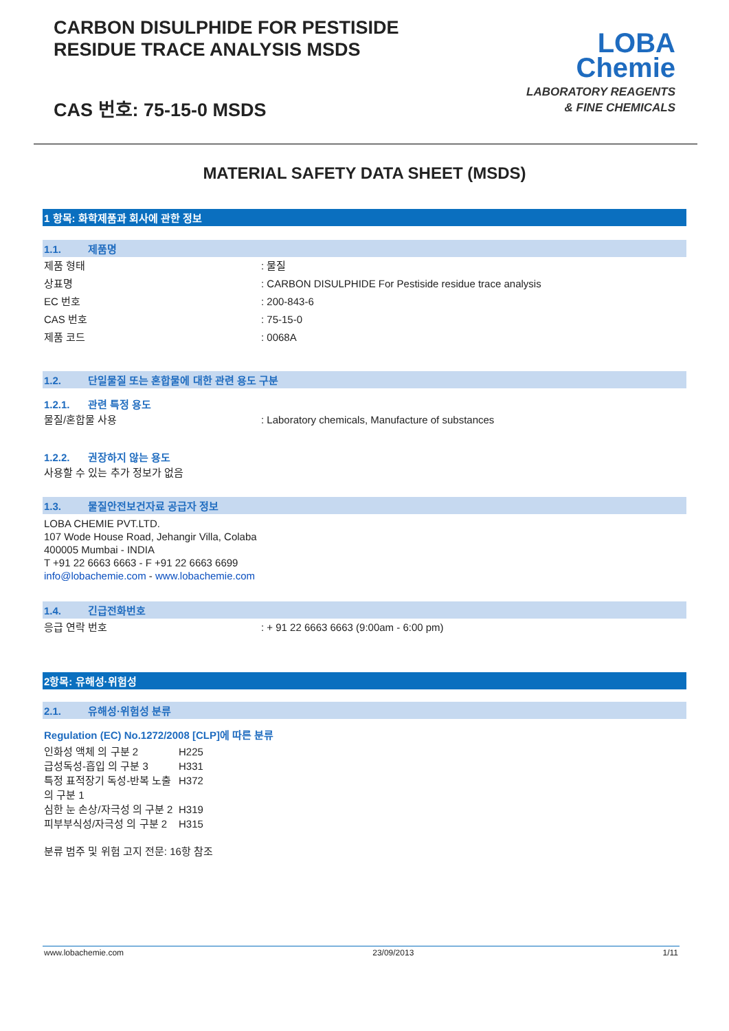CARBON DISULPHIDE FOR PESTISIDE
RESIDUE TRACE ANALYSIS MSDS
CAS 번호: 75-15-0 MSDS
LOBA
Chemie
LABORATORY REAGENTS
& FINE CHEMICALS
MATERIAL SAFETY DATA SHEET (MSDS)
1 항목: 화학제품과 회사에 관한 정보
1.1. 제품명
제품 형태 : 물질
상표명 : CARBON DISULPHIDE For Pestiside residue trace analysis
EC 번호 : 200-843-6
CAS 번호 : 75-15-0
제품 코드 : 0068A
1.2. 단일물질 또는 혼합물에 대한 관련 용도 구분
1.2.1. 관련 특정 용도
물질/혼합물 사용 : Laboratory chemicals, Manufacture of substances
1.2.2. 권장하지 않는 용도
사용할 수 있는 추가 정보가 없음
1.3. 물질안전보건자료 공급자 정보
LOBA CHEMIE PVT.LTD.
107 Wode House Road, Jehangir Villa, Colaba
400005 Mumbai - INDIA
T +91 22 6663 6663 - F +91 22 6663 6699
info@lobachemie.com - www.lobachemie.com
1.4. 긴급전화번호
응급 연락 번호 : + 91 22 6663 6663 (9:00am - 6:00 pm)
2항목: 유해성·위험성
2.1. 유해성·위험성 분류
Regulation (EC) No.1272/2008 [CLP]에 따른 분류
인화성 액체 의 구분 2 H225
급성독성-흡입 의 구분 3 H331
특정 표적장기 독성-반복 노출 의 구분 1
H372
심한 눈 손상/자극성 의 구분 2
H319
피부부식성/자극성 의 구분 2
H315
분류 범주 및 위험 고지 전문: 16항 참조
www.lobachemie.com 23/09/2013 1/11